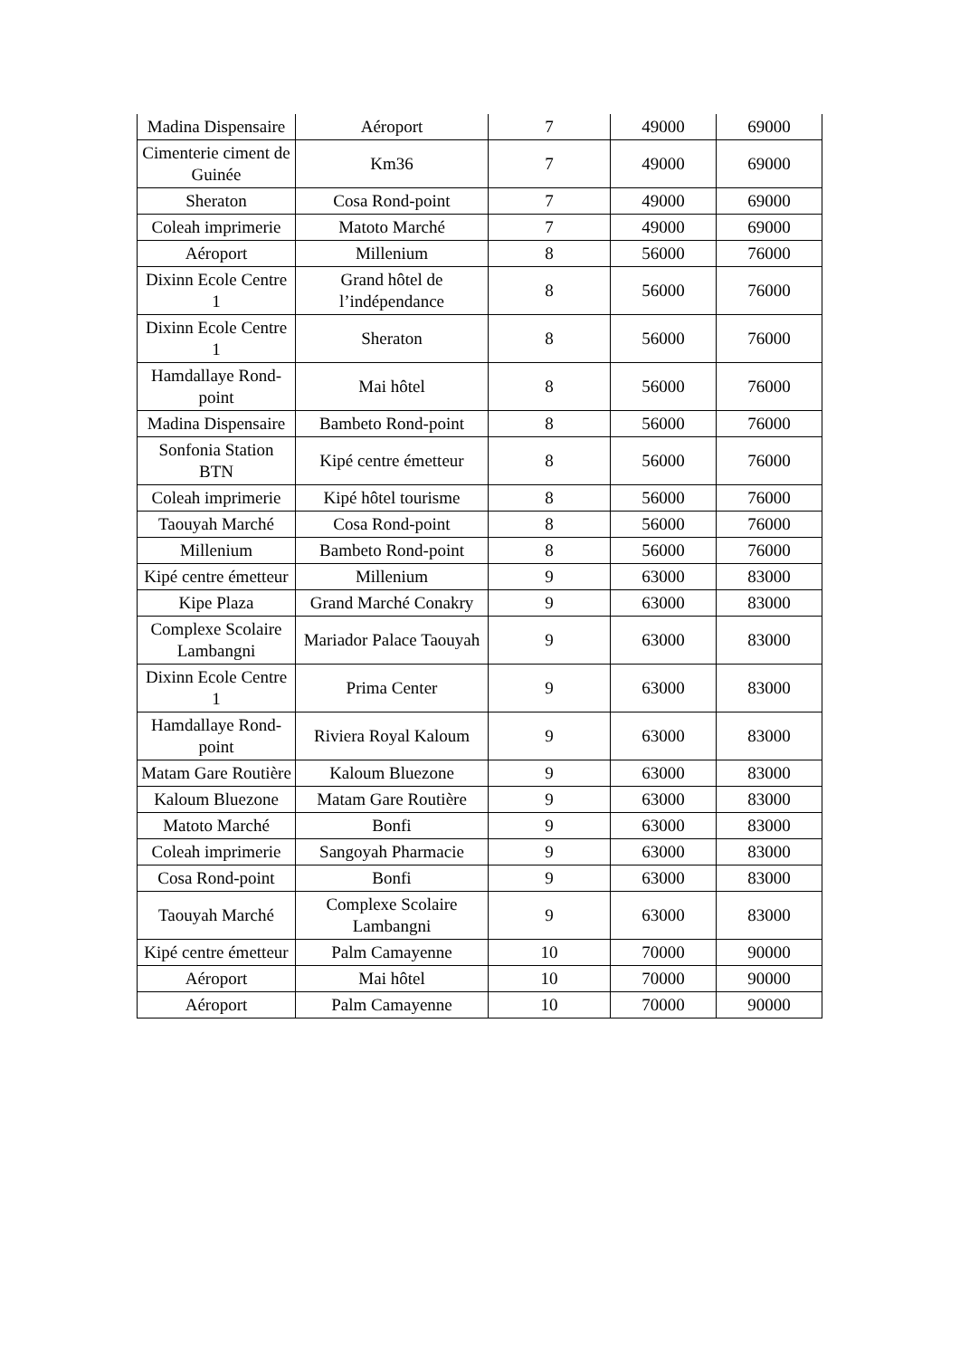| Madina Dispensaire | Aéroport | 7 | 49000 | 69000 |
| Cimenterie ciment de Guinée | Km36 | 7 | 49000 | 69000 |
| Sheraton | Cosa Rond-point | 7 | 49000 | 69000 |
| Coleah imprimerie | Matoto Marché | 7 | 49000 | 69000 |
| Aéroport | Millenium | 8 | 56000 | 76000 |
| Dixinn Ecole Centre 1 | Grand hôtel de l’indépendance | 8 | 56000 | 76000 |
| Dixinn Ecole Centre 1 | Sheraton | 8 | 56000 | 76000 |
| Hamdallaye Rond-point | Mai hôtel | 8 | 56000 | 76000 |
| Madina Dispensaire | Bambeto Rond-point | 8 | 56000 | 76000 |
| Sonfonia Station BTN | Kipé centre émetteur | 8 | 56000 | 76000 |
| Coleah imprimerie | Kipé hôtel tourisme | 8 | 56000 | 76000 |
| Taouyah Marché | Cosa Rond-point | 8 | 56000 | 76000 |
| Millenium | Bambeto Rond-point | 8 | 56000 | 76000 |
| Kipé centre émetteur | Millenium | 9 | 63000 | 83000 |
| Kipe Plaza | Grand Marché Conakry | 9 | 63000 | 83000 |
| Complexe Scolaire Lambangni | Mariador Palace Taouyah | 9 | 63000 | 83000 |
| Dixinn Ecole Centre 1 | Prima Center | 9 | 63000 | 83000 |
| Hamdallaye Rond-point | Riviera Royal Kaloum | 9 | 63000 | 83000 |
| Matam Gare Routière | Kaloum Bluezone | 9 | 63000 | 83000 |
| Kaloum Bluezone | Matam Gare Routière | 9 | 63000 | 83000 |
| Matoto Marché | Bonfi | 9 | 63000 | 83000 |
| Coleah imprimerie | Sangoyah Pharmacie | 9 | 63000 | 83000 |
| Cosa Rond-point | Bonfi | 9 | 63000 | 83000 |
| Taouyah Marché | Complexe Scolaire Lambangni | 9 | 63000 | 83000 |
| Kipé centre émetteur | Palm Camayenne | 10 | 70000 | 90000 |
| Aéroport | Mai hôtel | 10 | 70000 | 90000 |
| Aéroport | Palm Camayenne | 10 | 70000 | 90000 |